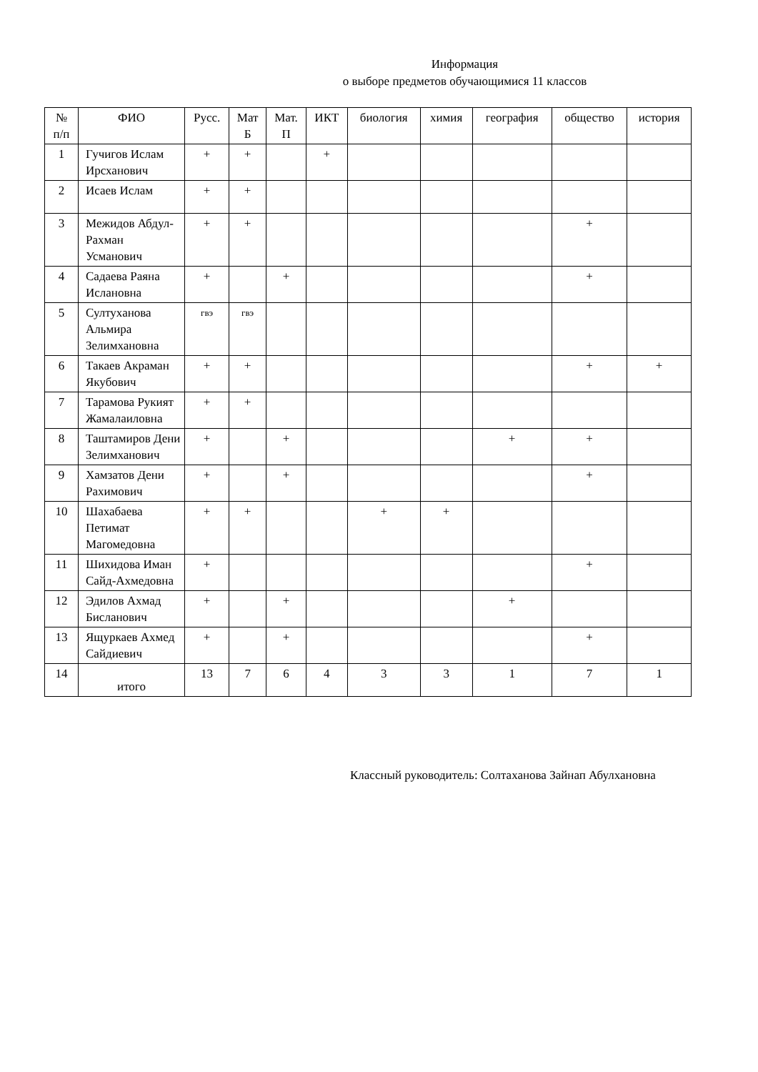Информация
о выборе предметов обучающимися 11 классов
| № п/п | ФИО | Русс. | Мат Б | Мат. П | ИКТ | биология | химия | география | общество | история |
| --- | --- | --- | --- | --- | --- | --- | --- | --- | --- | --- |
| 1 | Гучигов Ислам Ирсханович | + | + | | + | | | | | |
| 2 | Исаев Ислам | + | + | | | | | | | |
| 3 | Межидов Абдул-Рахман Усманович | + | + | | | | | | + | |
| 4 | Садаева Раяна Ислановна | + | | + | | | | | + | |
| 5 | Султуханова Альмира Зелимхановна | гвэ | гвэ | | | | | | | |
| 6 | Такаев Акраман Якубович | + | + | | | | | | + | + |
| 7 | Тарамова Рукият Жамалаиловна | + | + | | | | | | | |
| 8 | Таштамиров Дени Зелимханович | + | | + | | | | + | + | |
| 9 | Хамзатов Дени Рахимович | + | | + | | | | | + | |
| 10 | Шахабаева Петимат Магомедовна | + | + | | | + | + | | | |
| 11 | Шихидова Иман Сайд-Ахмедовна | + | | | | | | | + | |
| 12 | Эдилов Ахмад Бисланович | + | | + | | | | + | | |
| 13 | Ящуркаев Ахмед Сайдиевич | + | | + | | | | | + | |
| 14 | итого | 13 | 7 | 6 | 4 | 3 | 3 | 1 | 7 | 1 |
Классный руководитель: Солтаханова Зайнап Абулхановна